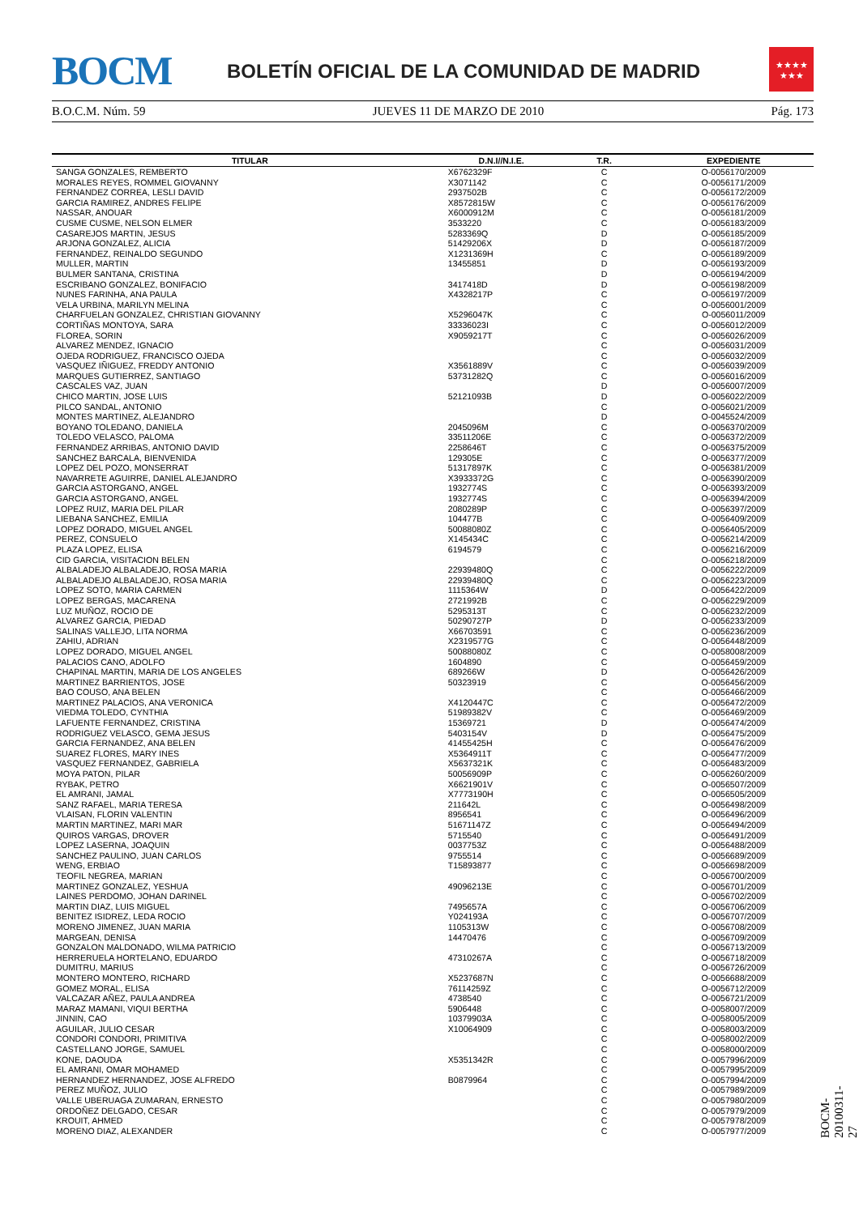BOCM
BOLETÍN OFICIAL DE LA COMUNIDAD DE MADRID
★★★★
★★★
B.O.C.M. Núm. 59 JUEVES 11 DE MARZO DE 2010 Pág. 173
| TITULAR | D.N.I//N.I.E. | T.R. | EXPEDIENTE |
| --- | --- | --- | --- |
| SANGA GONZALES, REMBERTO | X6762329F | C | O-0056170/2009 |
| MORALES REYES, ROMMEL GIOVANNY | X3071142 | C | O-0056171/2009 |
| FERNANDEZ CORREA, LESLI DAVID | 2937502B | C | O-0056172/2009 |
| GARCIA RAMIREZ, ANDRES FELIPE | X8572815W | C | O-0056176/2009 |
| NASSAR, ANOUAR | X6000912M | C | O-0056181/2009 |
| CUSME CUSME, NELSON ELMER | 3533220 | C | O-0056183/2009 |
| CASAREJOS MARTIN, JESUS | 5283369Q | D | O-0056185/2009 |
| ARJONA GONZALEZ, ALICIA | 51429206X | D | O-0056187/2009 |
| FERNANDEZ, REINALDO SEGUNDO | X1231369H | C | O-0056189/2009 |
| MULLER, MARTIN | 13455851 | D | O-0056193/2009 |
| BULMER SANTANA, CRISTINA | | D | O-0056194/2009 |
| ESCRIBANO GONZALEZ, BONIFACIO | 3417418D | D | O-0056198/2009 |
| NUNES FARINHA, ANA PAULA | X4328217P | C | O-0056197/2009 |
| VELA URBINA, MARILYN MELINA | | C | O-0056001/2009 |
| CHARFUELAN GONZALEZ, CHRISTIAN GIOVANNY | X5296047K | C | O-0056011/2009 |
| CORTIÑAS MONTOYA, SARA | 33336023I | C | O-0056012/2009 |
| FLOREA, SORIN | X9059217T | C | O-0056026/2009 |
| ALVAREZ MENDEZ, IGNACIO | | C | O-0056031/2009 |
| OJEDA RODRIGUEZ, FRANCISCO OJEDA | | C | O-0056032/2009 |
| VASQUEZ IÑIGUEZ, FREDDY ANTONIO | X3561889V | C | O-0056039/2009 |
| MARQUES GUTIERREZ, SANTIAGO | 53731282Q | C | O-0056016/2009 |
| CASCALES VAZ, JUAN | | D | O-0056007/2009 |
| CHICO MARTIN, JOSE LUIS | 52121093B | D | O-0056022/2009 |
| PILCO SANDAL, ANTONIO | | C | O-0056021/2009 |
| MONTES MARTINEZ, ALEJANDRO | | D | O-0045524/2009 |
| BOYANO TOLEDANO, DANIELA | 2045096M | C | O-0056370/2009 |
| TOLEDO VELASCO, PALOMA | 33511206E | C | O-0056372/2009 |
| FERNANDEZ ARRIBAS, ANTONIO DAVID | 2258646T | C | O-0056375/2009 |
| SANCHEZ BARCALA, BIENVENIDA | 129305E | C | O-0056377/2009 |
| LOPEZ DEL POZO, MONSERRAT | 51317897K | C | O-0056381/2009 |
| NAVARRETE AGUIRRE, DANIEL ALEJANDRO | X3933372G | C | O-0056390/2009 |
| GARCIA ASTORGANO, ANGEL | 1932774S | C | O-0056393/2009 |
| GARCIA ASTORGANO, ANGEL | 1932774S | C | O-0056394/2009 |
| LOPEZ RUIZ, MARIA DEL PILAR | 2080289P | C | O-0056397/2009 |
| LIEBANA SANCHEZ, EMILIA | 104477B | C | O-0056409/2009 |
| LOPEZ DORADO, MIGUEL ANGEL | 50088080Z | C | O-0056405/2009 |
| PEREZ, CONSUELO | X145434C | C | O-0056214/2009 |
| PLAZA LOPEZ, ELISA | 6194579 | C | O-0056216/2009 |
| CID GARCIA, VISITACION BELEN | | C | O-0056218/2009 |
| ALBALADEJO ALBALADEJO, ROSA MARIA | 22939480Q | C | O-0056222/2009 |
| ALBALADEJO ALBALADEJO, ROSA MARIA | 22939480Q | C | O-0056223/2009 |
| LOPEZ SOTO, MARIA CARMEN | 1115364W | D | O-0056422/2009 |
| LOPEZ BERGAS, MACARENA | 2721992B | C | O-0056229/2009 |
| LUZ MUÑOZ, ROCIO DE | 5295313T | C | O-0056232/2009 |
| ALVAREZ GARCIA, PIEDAD | 50290727P | D | O-0056233/2009 |
| SALINAS VALLEJO, LITA NORMA | X66703591 | C | O-0056236/2009 |
| ZAHIU, ADRIAN | X2319577G | C | O-0056448/2009 |
| LOPEZ DORADO, MIGUEL ANGEL | 50088080Z | C | O-0058008/2009 |
| PALACIOS CANO, ADOLFO | 1604890 | C | O-0056459/2009 |
| CHAPINAL MARTIN, MARIA DE LOS ANGELES | 689266W | D | O-0056426/2009 |
| MARTINEZ BARRIENTOS, JOSE | 50323919 | C | O-0056456/2009 |
| BAO COUSO, ANA BELEN | | C | O-0056466/2009 |
| MARTINEZ PALACIOS, ANA VERONICA | X4120447C | C | O-0056472/2009 |
| VIEDMA TOLEDO, CYNTHIA | 51989382V | C | O-0056469/2009 |
| LAFUENTE FERNANDEZ, CRISTINA | 15369721 | D | O-0056474/2009 |
| RODRIGUEZ VELASCO, GEMA JESUS | 5403154V | D | O-0056475/2009 |
| GARCIA FERNANDEZ, ANA BELEN | 41455425H | C | O-0056476/2009 |
| SUAREZ FLORES, MARY INES | X5364911T | C | O-0056477/2009 |
| VASQUEZ FERNANDEZ, GABRIELA | X5637321K | C | O-0056483/2009 |
| MOYA PATON, PILAR | 50056909P | C | O-0056260/2009 |
| RYBAK, PETRO | X6621901V | C | O-0056507/2009 |
| EL AMRANI, JAMAL | X7773190H | C | O-0056505/2009 |
| SANZ RAFAEL, MARIA TERESA | 211642L | C | O-0056498/2009 |
| VLAISAN, FLORIN VALENTIN | 8956541 | C | O-0056496/2009 |
| MARTIN MARTINEZ, MARI MAR | 51671147Z | C | O-0056494/2009 |
| QUIROS VARGAS, DROVER | 5715540 | C | O-0056491/2009 |
| LOPEZ LASERNA, JOAQUIN | 0037753Z | C | O-0056488/2009 |
| SANCHEZ PAULINO, JUAN CARLOS | 9755514 | C | O-0056689/2009 |
| WENG, ERBIAO | T15893877 | C | O-0056698/2009 |
| TEOFIL NEGREA, MARIAN | | C | O-0056700/2009 |
| MARTINEZ GONZALEZ, YESHUA | 49096213E | C | O-0056701/2009 |
| LAINES PERDOMO, JOHAN DARINEL | | C | O-0056702/2009 |
| MARTIN DIAZ, LUIS MIGUEL | 7495657A | C | O-0056706/2009 |
| BENITEZ ISIDREZ, LEDA ROCIO | Y024193A | C | O-0056707/2009 |
| MORENO JIMENEZ, JUAN MARIA | 1105313W | C | O-0056708/2009 |
| MARGEAN, DENISA | 14470476 | C | O-0056709/2009 |
| GONZALON MALDONADO, WILMA PATRICIO | | C | O-0056713/2009 |
| HERRERUELA HORTELANO, EDUARDO | 47310267A | C | O-0056718/2009 |
| DUMITRU, MARIUS | | C | O-0056726/2009 |
| MONTERO MONTERO, RICHARD | X5237687N | C | O-0056688/2009 |
| GOMEZ MORAL, ELISA | 76114259Z | C | O-0056712/2009 |
| VALCAZAR AÑEZ, PAULA ANDREA | 4738540 | C | O-0056721/2009 |
| MARAZ MAMANI, VIQUI BERTHA | 5906448 | C | O-0058007/2009 |
| JINNIN, CAO | 10379903A | C | O-0058005/2009 |
| AGUILAR, JULIO CESAR | X10064909 | C | O-0058003/2009 |
| CONDORI CONDORI, PRIMITIVA | | C | O-0058002/2009 |
| CASTELLANO JORGE, SAMUEL | | C | O-0058000/2009 |
| KONE, DAOUDA | X5351342R | C | O-0057996/2009 |
| EL AMRANI, OMAR MOHAMED | | C | O-0057995/2009 |
| HERNANDEZ HERNANDEZ, JOSE ALFREDO | B0879964 | C | O-0057994/2009 |
| PEREZ MUÑOZ, JULIO | | C | O-0057989/2009 |
| VALLE UBERUAGA ZUMARAN, ERNESTO | | C | O-0057980/2009 |
| ORDOÑEZ DELGADO, CESAR | | C | O-0057979/2009 |
| KROUIT, AHMED | | C | O-0057978/2009 |
| MORENO DIAZ, ALEXANDER | | C | O-0057977/2009 |
BOCM-20100311-27